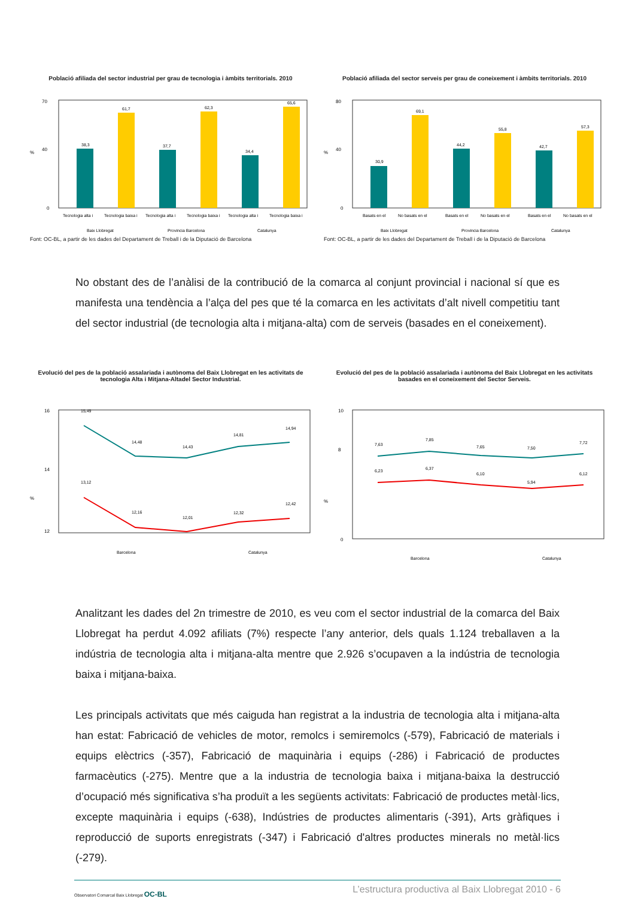Població afiliada del sector industrial per grau de tecnologia i àmbits territorials. 2010
70
40
%
0
38,3
61,7
37,7
62,3
34,4
65,6
Tecnologia alta i
Tecnologia baixa i
Tecnologia alta i
Tecnologia baixa i
Tecnologia alta i
Tecnologia baixa i
Baix Llobregat
Provincia Barcelona
Catalunya
Font: OC-BL, a partir de les dades del Departament de Treball i de la Diputació de Barcelona
Població afiliada del sector serveis per grau de coneixement i àmbits territorials. 2010
80
40
%
0
30,9
69,1
44,2
55,8
42,7
57,3
Basats en el
No basats en el
Basats en el
No basats en el
Basats en el
No basats en el
Baix Llobregat
Provincia Barcelona
Catalunya
Font: OC-BL, a partir de les dades del Departament de Treball i de la Diputació de Barcelona
No obstant des de l’anàlisi de la contribució de la comarca al conjunt provincial i nacional sí que es manifesta una tendència a l’alça del pes que té la comarca en les activitats d’alt nivell competitiu tant del sector industrial (de tecnologia alta i mitjana-alta) com de serveis (basades en el coneixement).
Evolució del pes de la població assalariada i autònoma del Baix Llobregat en les activitats de tecnologia Alta i Mitjana-Altadel Sector Industrial.
16
14
%
12
15,49
14,48
14,43
14,81
14,94
13,12
12,16
12,01
12,32
12,42
Barcelona
Catalunya
Evolució del pes de la població assalariada i autònoma del Baix Llobregat en les activitats basades en el coneixement del Sector Serveis.
10
8
%
0
7,63
7,85
7,65
7,50
7,72
6,23
6,37
6,10
5,94
6,12
Barcelona
Catalunya
Analitzant les dades del 2n trimestre de 2010, es veu com el sector industrial de la comarca del Baix Llobregat ha perdut 4.092 afiliats (7%) respecte l’any anterior, dels quals 1.124 treballaven a la indústria de tecnologia alta i mitjana-alta mentre que 2.926 s’ocupaven a la indústria de tecnologia baixa i mitjana-baixa.
Les principals activitats que més caiguda han registrat a la industria de tecnologia alta i mitjana-alta han estat: Fabricació de vehicles de motor, remolcs i semiremolcs (-579), Fabricació de materials i equips elèctrics (-357), Fabricació de maquinària i equips (-286) i Fabricació de productes farmacèutics (-275). Mentre que a la industria de tecnologia baixa i mitjana-baixa la destrucció d’ocupació més significativa s’ha produït a les següents activitats: Fabricació de productes metàl·lics, excepte maquinària i equips (-638), Indústries de productes alimentaris (-391), Arts gràfiques i reproducció de suports enregistrats (-347) i Fabricació d'altres productes minerals no metàl·lics (-279).
Observatori Comarcal Baix Llobregat OC-BL
L’estructura productiva al Baix Llobregat 2010 - 6